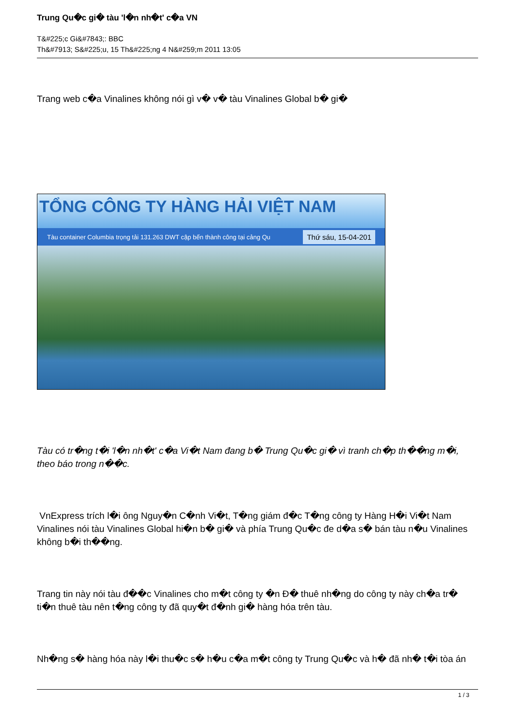Trung Qu�c gi� tàu 'l�n nh�t' c�a VN
T&#225;c Gi&#7843;: BBC
Th&#7913; S&#225;u, 15 Th&#225;ng 4 N&#259;m 2011 13:05
Trang web c�a Vinalines không nói gì v� v� tàu Vinalines Global b� gi�
TỔNG CÔNG TY HÀNG HẢI VIỆT NAM
Tàu container Columbia trọng tải 131.263 DWT cập bến thành công tại cảng Qu Thứ sáu, 15-04-201
Tàu có tr�ng t�i 'l�n nh�t' c�a Vi�t Nam đang b� Trung Qu�c gi� vì tranh ch�p th��ng m�i, theo báo trong n��c.
VnExpress trích l�i ông Nguy�n C�nh Vi�t, T�ng giám đ�c T�ng công ty Hàng H�i Vi�t Nam Vinalines nói tàu Vinalines Global hi�n b� gi� và phía Trung Qu�c đe d�a s� bán tàu n�u Vinalines không b�i th��ng.
Trang tin này nói tàu đ��c Vinalines cho m�t công ty �n Đ� thuê nh�ng do công ty này ch�a tr� ti�n thuê tàu nên t�ng công ty đã quy�t đ�nh gi� hàng hóa trên tàu.
Nh�ng s� hàng hóa này l�i thu�c s� h�u c�a m�t công ty Trung Qu�c và h� đã nh� t�i tòa án
1 / 3